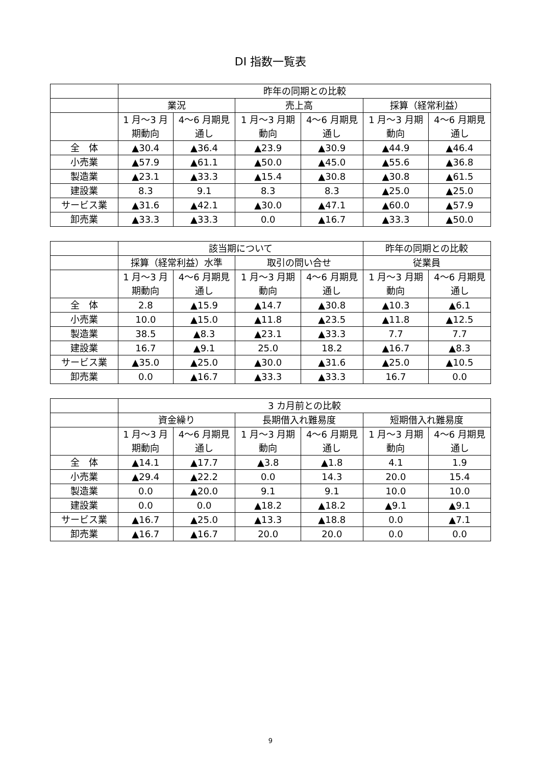DI 指数一覧表
| | 昨年の同期との比較 | | | | | |
| --- | --- | --- | --- | --- | --- | --- |
| | 業況 | | 売上高 | | 採算（経常利益） | |
| | 1 月～3 月 期動向 | 4～6 月期見 通し | 1 月～3 月期 動向 | 4～6 月期見 通し | 1 月～3 月期 動向 | 4～6 月期見 通し |
| 全 体 | ▲30.4 | ▲36.4 | ▲23.9 | ▲30.9 | ▲44.9 | ▲46.4 |
| 小売業 | ▲57.9 | ▲61.1 | ▲50.0 | ▲45.0 | ▲55.6 | ▲36.8 |
| 製造業 | ▲23.1 | ▲33.3 | ▲15.4 | ▲30.8 | ▲30.8 | ▲61.5 |
| 建設業 | 8.3 | 9.1 | 8.3 | 8.3 | ▲25.0 | ▲25.0 |
| サービス業 | ▲31.6 | ▲42.1 | ▲30.0 | ▲47.1 | ▲60.0 | ▲57.9 |
| 卸売業 | ▲33.3 | ▲33.3 | 0.0 | ▲16.7 | ▲33.3 | ▲50.0 |
| | 該当期について | | | | 昨年の同期との比較 | |
| --- | --- | --- | --- | --- | --- | --- |
| | 採算（経常利益）水準 | | 取引の問い合せ | | 従業員 | |
| | 1 月～3 月 期動向 | 4～6 月期見 通し | 1 月～3 月期 動向 | 4～6 月期見 通し | 1 月～3 月期 動向 | 4～6 月期見 通し |
| 全 体 | 2.8 | ▲15.9 | ▲14.7 | ▲30.8 | ▲10.3 | ▲6.1 |
| 小売業 | 10.0 | ▲15.0 | ▲11.8 | ▲23.5 | ▲11.8 | ▲12.5 |
| 製造業 | 38.5 | ▲8.3 | ▲23.1 | ▲33.3 | 7.7 | 7.7 |
| 建設業 | 16.7 | ▲9.1 | 25.0 | 18.2 | ▲16.7 | ▲8.3 |
| サービス業 | ▲35.0 | ▲25.0 | ▲30.0 | ▲31.6 | ▲25.0 | ▲10.5 |
| 卸売業 | 0.0 | ▲16.7 | ▲33.3 | ▲33.3 | 16.7 | 0.0 |
| | 3 カ月前との比較 | | | | | |
| --- | --- | --- | --- | --- | --- | --- |
| | 資金繰り | | 長期借入れ難易度 | | 短期借入れ難易度 | |
| | 1 月～3 月 期動向 | 4～6 月期見 通し | 1 月～3 月期 動向 | 4～6 月期見 通し | 1 月～3 月期 動向 | 4～6 月期見 通し |
| 全 体 | ▲14.1 | ▲17.7 | ▲3.8 | ▲1.8 | 4.1 | 1.9 |
| 小売業 | ▲29.4 | ▲22.2 | 0.0 | 14.3 | 20.0 | 15.4 |
| 製造業 | 0.0 | ▲20.0 | 9.1 | 9.1 | 10.0 | 10.0 |
| 建設業 | 0.0 | 0.0 | ▲18.2 | ▲18.2 | ▲9.1 | ▲9.1 |
| サービス業 | ▲16.7 | ▲25.0 | ▲13.3 | ▲18.8 | 0.0 | ▲7.1 |
| 卸売業 | ▲16.7 | ▲16.7 | 20.0 | 20.0 | 0.0 | 0.0 |
9